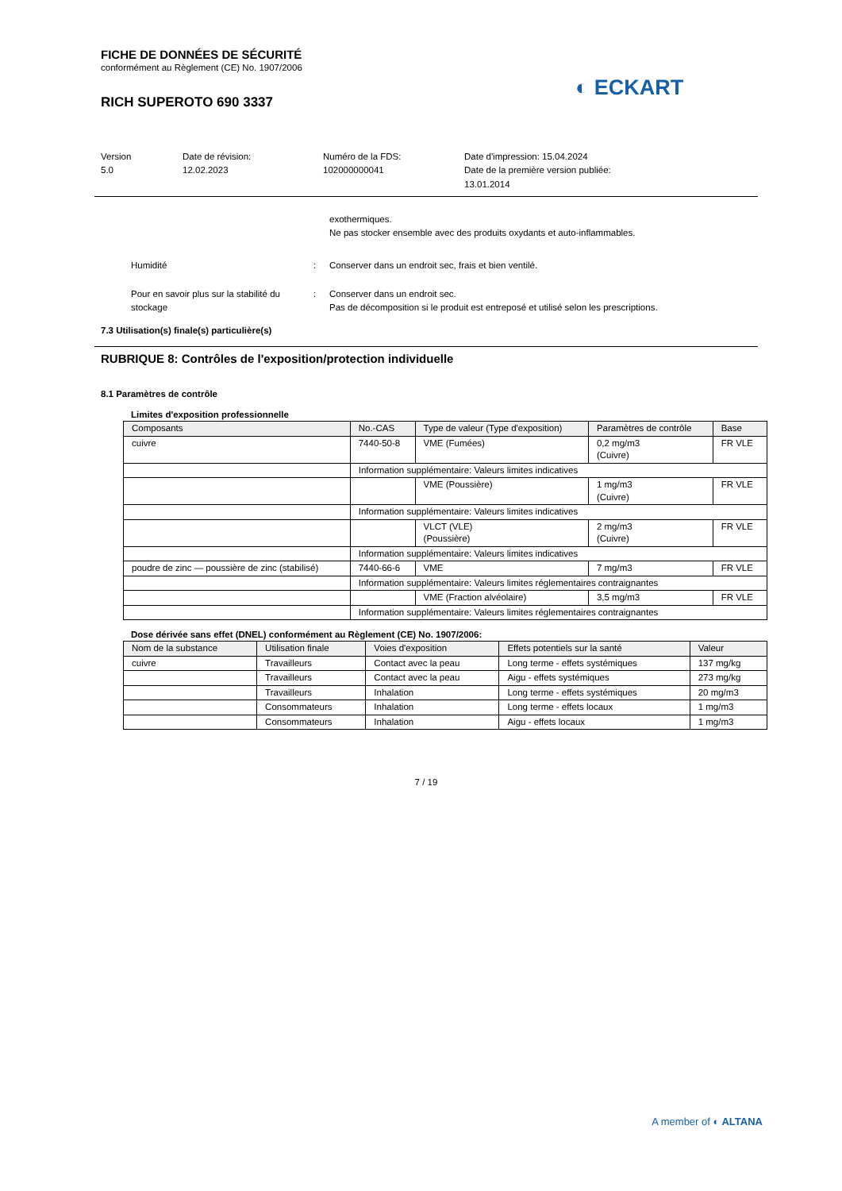FICHE DE DONNÉES DE SÉCURITÉ
conformément au Règlement (CE) No. 1907/2006
RICH SUPEROTO 690 3337
Version
5.0
Date de révision:
12.02.2023
Numéro de la FDS:
102000000041
Date d'impression: 15.04.2024
Date de la première version publiée:
13.01.2014
exothermiques.
Ne pas stocker ensemble avec des produits oxydants et auto-inflammables.
Humidité : Conserver dans un endroit sec, frais et bien ventilé.
Pour en savoir plus sur la stabilité du stockage
: Conserver dans un endroit sec.
Pas de décomposition si le produit est entreposé et utilisé selon les prescriptions.
7.3 Utilisation(s) finale(s) particulière(s)
RUBRIQUE 8: Contrôles de l'exposition/protection individuelle
8.1 Paramètres de contrôle
Limites d'exposition professionnelle
| Composants | No.-CAS | Type de valeur (Type d'exposition) | Paramètres de contrôle | Base |
| --- | --- | --- | --- | --- |
| cuivre | 7440-50-8 | VME (Fumées) | 0,2 mg/m3 (Cuivre) | FR VLE |
| | Information supplémentaire: Valeurs limites indicatives | | | |
| | | VME (Poussière) | 1 mg/m3 (Cuivre) | FR VLE |
| | Information supplémentaire: Valeurs limites indicatives | | | |
| | | VLCT (VLE) (Poussière) | 2 mg/m3 (Cuivre) | FR VLE |
| | Information supplémentaire: Valeurs limites indicatives | | | |
| poudre de zinc — poussière de zinc (stabilisé) | 7440-66-6 | VME | 7 mg/m3 | FR VLE |
| | Information supplémentaire: Valeurs limites réglementaires contraignantes | | | |
| | | VME (Fraction alvéolaire) | 3,5 mg/m3 | FR VLE |
| | Information supplémentaire: Valeurs limites réglementaires contraignantes | | | |
Dose dérivée sans effet (DNEL) conformément au Règlement (CE) No. 1907/2006:
| Nom de la substance | Utilisation finale | Voies d'exposition | Effets potentiels sur la santé | Valeur |
| --- | --- | --- | --- | --- |
| cuivre | Travailleurs | Contact avec la peau | Long terme - effets systémiques | 137 mg/kg |
| | Travailleurs | Contact avec la peau | Aigu - effets systémiques | 273 mg/kg |
| | Travailleurs | Inhalation | Long terme - effets systémiques | 20 mg/m3 |
| | Consommateurs | Inhalation | Long terme - effets locaux | 1 mg/m3 |
| | Consommateurs | Inhalation | Aigu - effets locaux | 1 mg/m3 |
7 / 19
◐ ECKART
A member of ◐ ALTANA